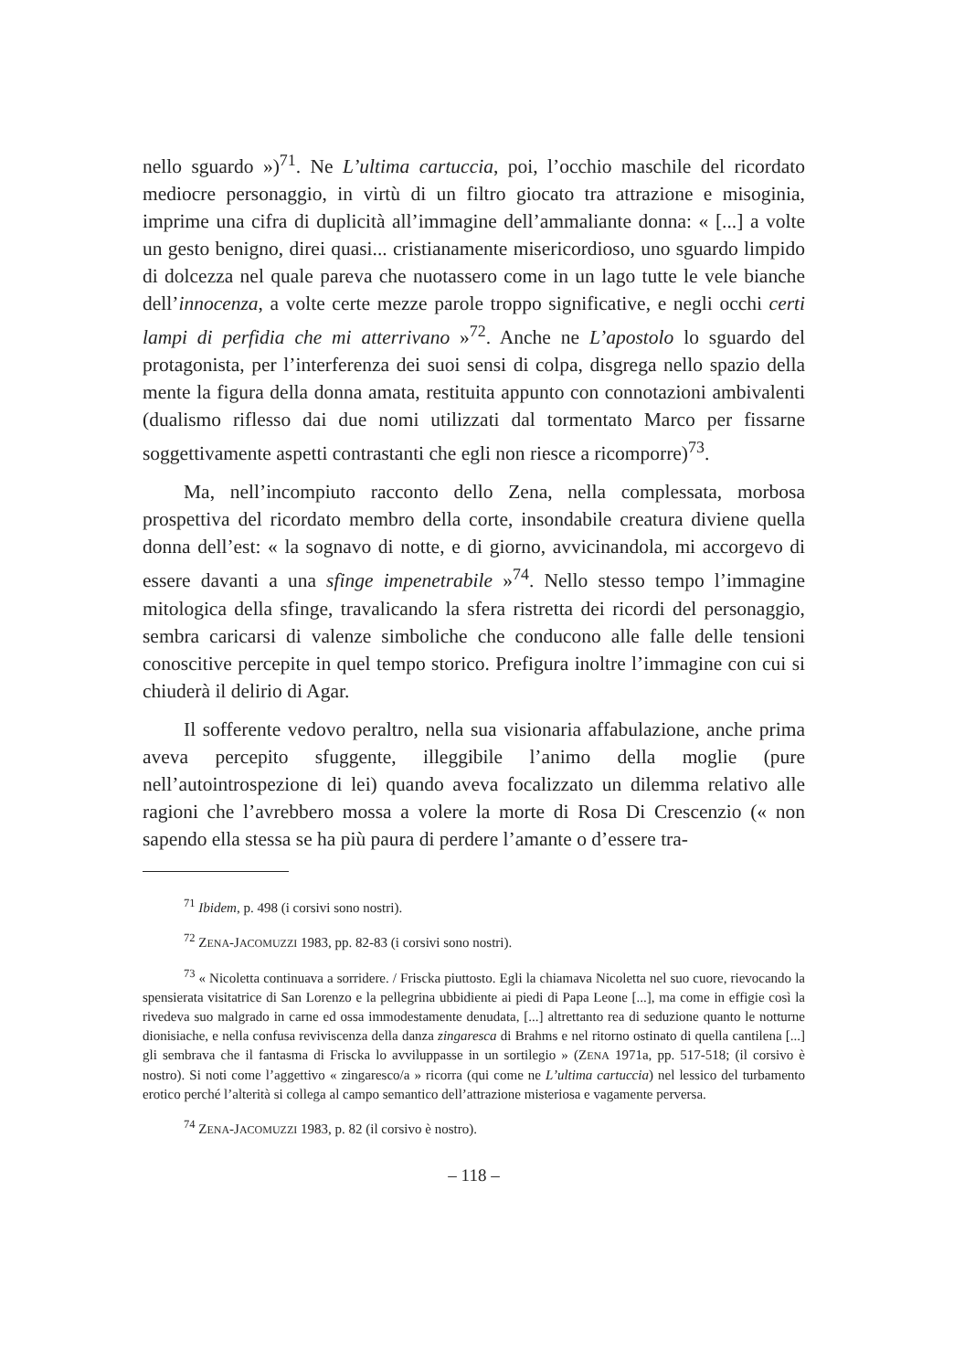nello sguardo »)<sup>71</sup>. Ne L’ultima cartuccia, poi, l’occhio maschile del ricordato mediocre personaggio, in virtù di un filtro giocato tra attrazione e misoginia, imprime una cifra di duplicità all’immagine dell’ammaliante donna: « [...] a volte un gesto benigno, direi quasi... cristianamente misericordioso, uno sguardo limpido di dolcezza nel quale pareva che nuotassero come in un lago tutte le vele bianche dell’innocenza, a volte certe mezze parole troppo significative, e negli occhi certi lampi di perfidia che mi atterrivano »<sup>72</sup>. Anche ne L’apostolo lo sguardo del protagonista, per l’interferenza dei suoi sensi di colpa, disgrega nello spazio della mente la figura della donna amata, restituita appunto con connotazioni ambivalenti (dualismo riflesso dai due nomi utilizzati dal tormentato Marco per fissarne soggettivamente aspetti contrastanti che egli non riesce a ricomporre)<sup>73</sup>.
Ma, nell’incompiuto racconto dello Zena, nella complessata, morbosa prospettiva del ricordato membro della corte, insondabile creatura diviene quella donna dell’est: « la sognavo di notte, e di giorno, avvicinandola, mi accorgevo di essere davanti a una sfinge impenetrabile »<sup>74</sup>. Nello stesso tempo l’immagine mitologica della sfinge, travalicando la sfera ristretta dei ricordi del personaggio, sembra caricarsi di valenze simboliche che conducono alle falle delle tensioni conoscitive percepite in quel tempo storico. Prefigura inoltre l’immagine con cui si chiuderà il delirio di Agar.
Il sofferente vedovo peraltro, nella sua visionaria affabulazione, anche prima aveva percepito sfuggente, illeggibile l’animo della moglie (pure nell’autointrospezione di lei) quando aveva focalizzato un dilemma relativo alle ragioni che l’avrebbero mossa a volere la morte di Rosa Di Crescenzio (« non sapendo ella stessa se ha più paura di perdere l’amante o d’essere tra-
<sup>71</sup> Ibidem, p. 498 (i corsivi sono nostri).
<sup>72</sup> ZENA-JACOMUZZI 1983, pp. 82-83 (i corsivi sono nostri).
<sup>73</sup> « Nicoletta continuava a sorridere. / Friscka piuttosto. Egli la chiamava Nicoletta nel suo cuore, rievocando la spensierata visitatrice di San Lorenzo e la pellegrina ubbidiente ai piedi di Papa Leone [...], ma come in effigie così la rivedeva suo malgrado in carne ed ossa immodestamente denudata, [...] altrettanto rea di seduzione quanto le notturne dionisiache, e nella confusa reviviscenza della danza zingaresca di Brahms e nel ritorno ostinato di quella cantilena [...] gli sembrava che il fantasma di Friscka lo avviluppasse in un sortilegio » (ZENA 1971a, pp. 517-518; (il corsivo è nostro). Si noti come l’aggettivo « zingaresco/a » ricorra (qui come ne L’ultima cartuccia) nel lessico del turbamento erotico perché l’alterità si collega al campo semantico dell’attrazione misteriosa e vagamente perversa.
<sup>74</sup> ZENA-JACOMUZZI 1983, p. 82 (il corsivo è nostro).
– 118 –